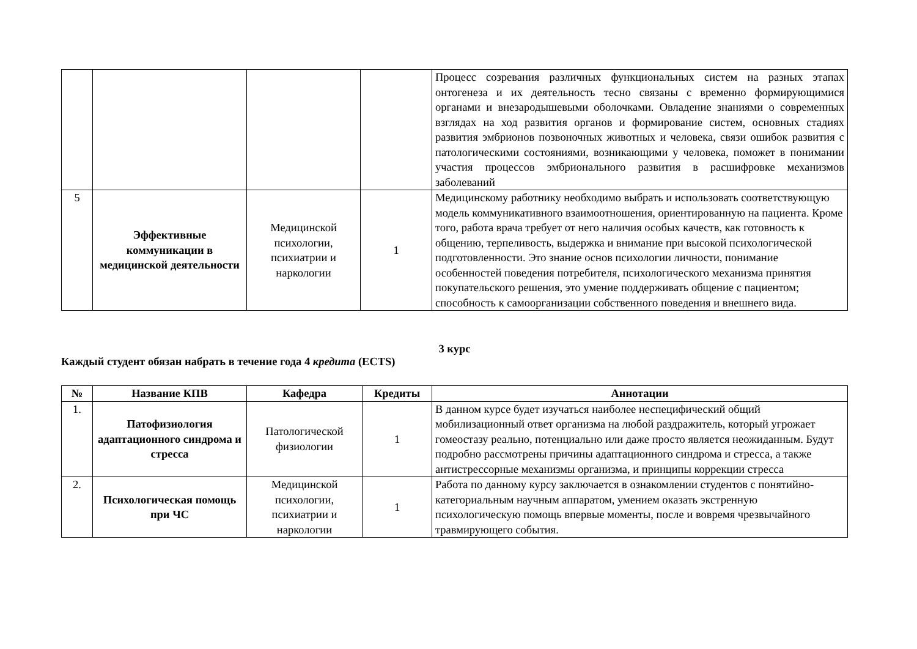| | | | | Процесс созревания различных функциональных систем на разных этапах онтогенеза и их деятельность тесно связаны с временно формирующимися органами и внезародышевыми оболочками. Овладение знаниями о современных взглядах на ход развития органов и формирование систем, основных стадиях развития эмбрионов позвоночных животных и человека, связи ошибок развития с патологическими состояниями, возникающими у человека, поможет в понимании участия процессов эмбрионального развития в расшифровке механизмов заболеваний |
| 5 | Эффективные коммуникации в медицинской деятельности | Медицинской психологии, психиатрии и наркологии | 1 | Медицинскому работнику необходимо выбрать и использовать соответствующую модель коммуникативного взаимоотношения, ориентированную на пациента. Кроме того, работа врача требует от него наличия особых качеств, как готовность к общению, терпеливость, выдержка и внимание при высокой психологической подготовленности. Это знание основ психологии личности, понимание особенностей поведения потребителя, психологического механизма принятия покупательского решения, это умение поддерживать общение с пациентом; способность к самоорганизации собственного поведения и внешнего вида. |
3 курс
Каждый студент обязан набрать в течение года 4 кредита (ECTS)
| № | Название КПВ | Кафедра | Кредиты | Аннотации |
| --- | --- | --- | --- | --- |
| 1. | Патофизиология адаптационного синдрома и стресса | Патологической физиологии | 1 | В данном курсе будет изучаться наиболее неспецифический общий мобилизационный ответ организма на любой раздражитель, который угрожает гомеостазу реально, потенциально или даже просто является неожиданным. Будут подробно рассмотрены причины адаптационного синдрома и стресса, а также антистрессорные механизмы организма, и принципы коррекции стресса |
| 2. | Психологическая помощь при ЧС | Медицинской психологии, психиатрии и наркологии | 1 | Работа по данному курсу заключается в ознакомлении студентов с понятийно-категориальным научным аппаратом, умением оказать экстренную психологическую помощь впервые моменты, после и вовремя чрезвычайного травмирующего события. |